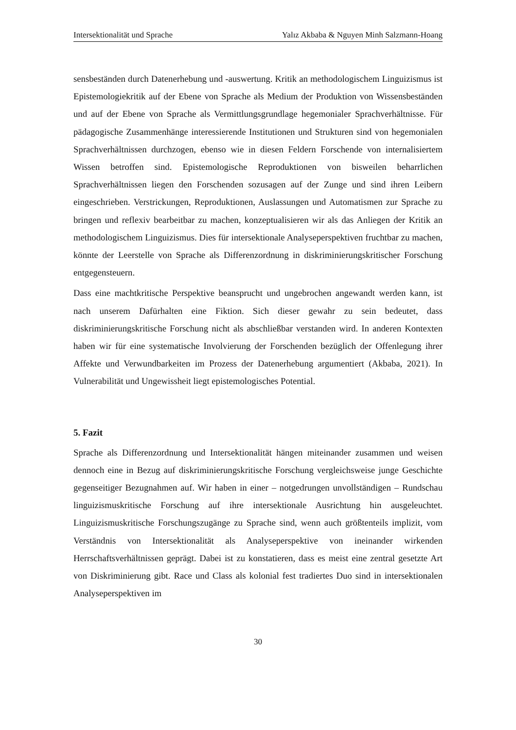Intersektionalität und Sprache Yalız Akbaba & Nguyen Minh Salzmann-Hoang
sensbeständen durch Datenerhebung und -auswertung. Kritik an methodologischem Linguizismus ist Epistemologiekritik auf der Ebene von Sprache als Medium der Produktion von Wissensbeständen und auf der Ebene von Sprache als Vermittlungsgrundlage hegemonialer Sprachverhältnisse. Für pädagogische Zusammenhänge interessierende Institutionen und Strukturen sind von hegemonialen Sprachverhältnissen durchzogen, ebenso wie in diesen Feldern Forschende von internalisiertem Wissen betroffen sind. Epistemologische Reproduktionen von bisweilen beharrlichen Sprachverhältnissen liegen den Forschenden sozusagen auf der Zunge und sind ihren Leibern eingeschrieben. Verstrickungen, Reproduktionen, Auslassungen und Automatismen zur Sprache zu bringen und reflexiv bearbeitbar zu machen, konzeptualisieren wir als das Anliegen der Kritik an methodologischem Linguizismus. Dies für intersektionale Analyseperspektiven fruchtbar zu machen, könnte der Leerstelle von Sprache als Differenzordnung in diskriminierungskritischer Forschung entgegensteuern.
Dass eine machtkritische Perspektive beansprucht und ungebrochen angewandt werden kann, ist nach unserem Dafürhalten eine Fiktion. Sich dieser gewahr zu sein bedeutet, dass diskriminierungskritische Forschung nicht als abschließbar verstanden wird. In anderen Kontexten haben wir für eine systematische Involvierung der Forschenden bezüglich der Offenlegung ihrer Affekte und Verwundbarkeiten im Prozess der Datenerhebung argumentiert (Akbaba, 2021). In Vulnerabilität und Ungewissheit liegt epistemologisches Potential.
5. Fazit
Sprache als Differenzordnung und Intersektionalität hängen miteinander zusammen und weisen dennoch eine in Bezug auf diskriminierungskritische Forschung vergleichsweise junge Geschichte gegenseitiger Bezugnahmen auf. Wir haben in einer – notgedrungen unvollständigen – Rundschau linguizismuskritische Forschung auf ihre intersektionale Ausrichtung hin ausgeleuchtet. Linguizismuskritische Forschungszugänge zu Sprache sind, wenn auch größtenteils implizit, vom Verständnis von Intersektionalität als Analyseperspektive von ineinander wirkenden Herrschaftsverhältnissen geprägt. Dabei ist zu konstatieren, dass es meist eine zentral gesetzte Art von Diskriminierung gibt. Race und Class als kolonial fest tradiertes Duo sind in intersektionalen Analyseperspektiven im
30